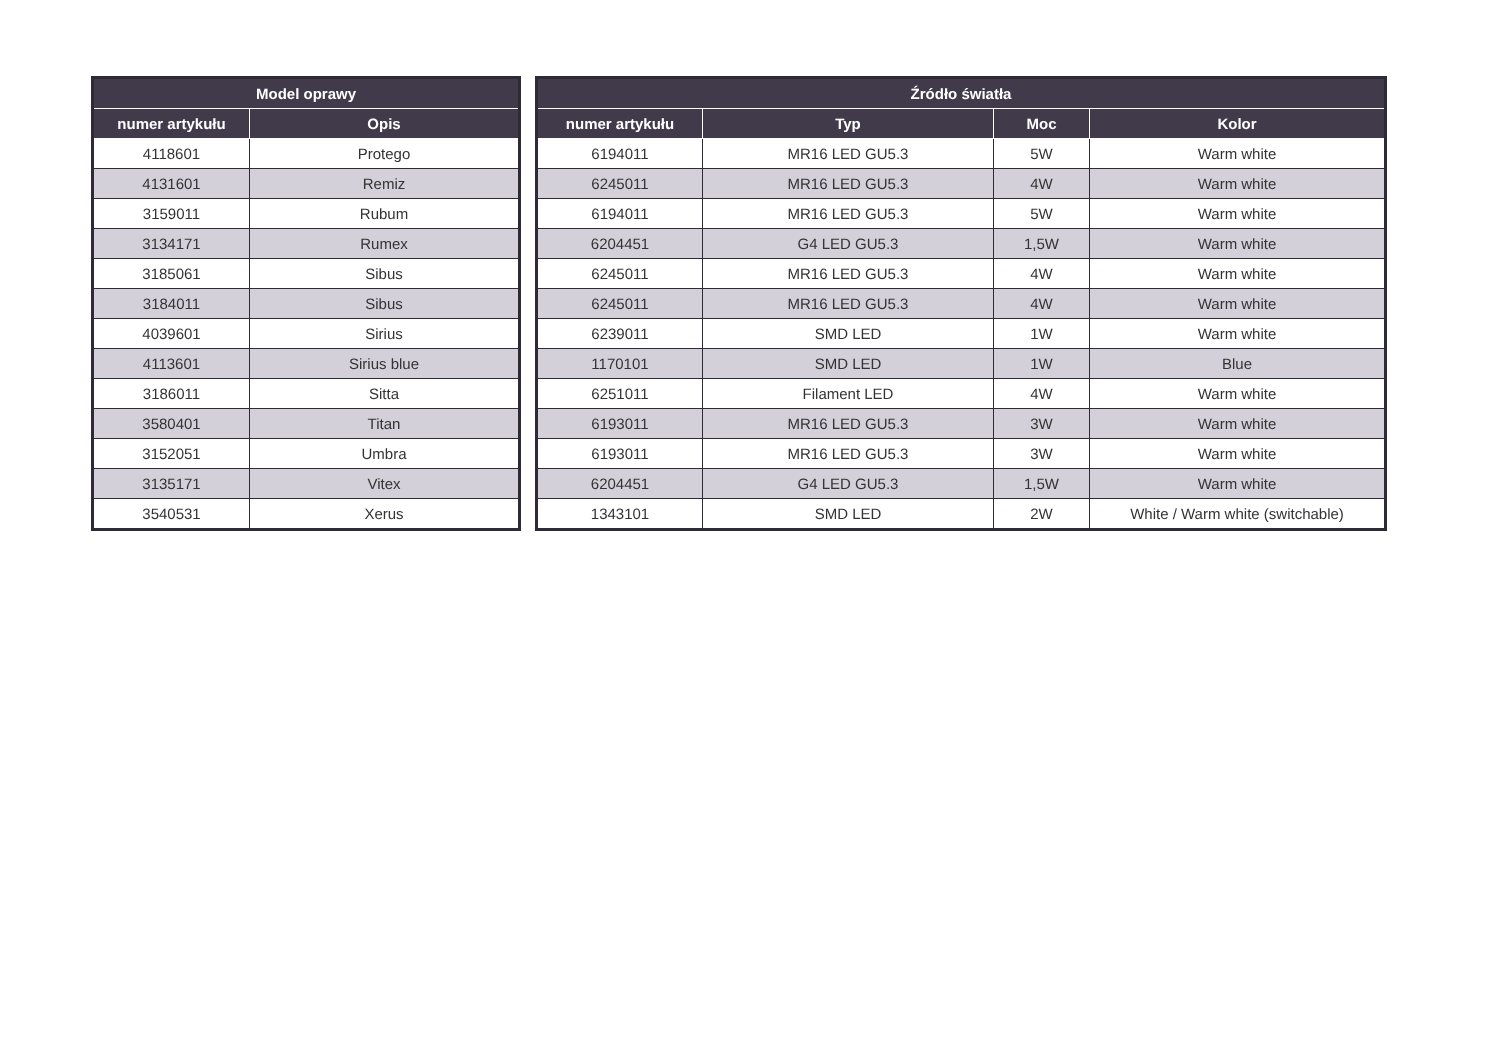| Model oprawy | |
| --- | --- |
| numer artykułu | Opis |
| 4118601 | Protego |
| 4131601 | Remiz |
| 3159011 | Rubum |
| 3134171 | Rumex |
| 3185061 | Sibus |
| 3184011 | Sibus |
| 4039601 | Sirius |
| 4113601 | Sirius blue |
| 3186011 | Sitta |
| 3580401 | Titan |
| 3152051 | Umbra |
| 3135171 | Vitex |
| 3540531 | Xerus |
| Źródło światła | | | |
| --- | --- | --- | --- |
| numer artykułu | Typ | Moc | Kolor |
| 6194011 | MR16 LED GU5.3 | 5W | Warm white |
| 6245011 | MR16 LED GU5.3 | 4W | Warm white |
| 6194011 | MR16 LED GU5.3 | 5W | Warm white |
| 6204451 | G4 LED GU5.3 | 1,5W | Warm white |
| 6245011 | MR16 LED GU5.3 | 4W | Warm white |
| 6245011 | MR16 LED GU5.3 | 4W | Warm white |
| 6239011 | SMD LED | 1W | Warm white |
| 1170101 | SMD LED | 1W | Blue |
| 6251011 | Filament LED | 4W | Warm white |
| 6193011 | MR16 LED GU5.3 | 3W | Warm white |
| 6193011 | MR16 LED GU5.3 | 3W | Warm white |
| 6204451 | G4 LED GU5.3 | 1,5W | Warm white |
| 1343101 | SMD LED | 2W | White / Warm white (switchable) |